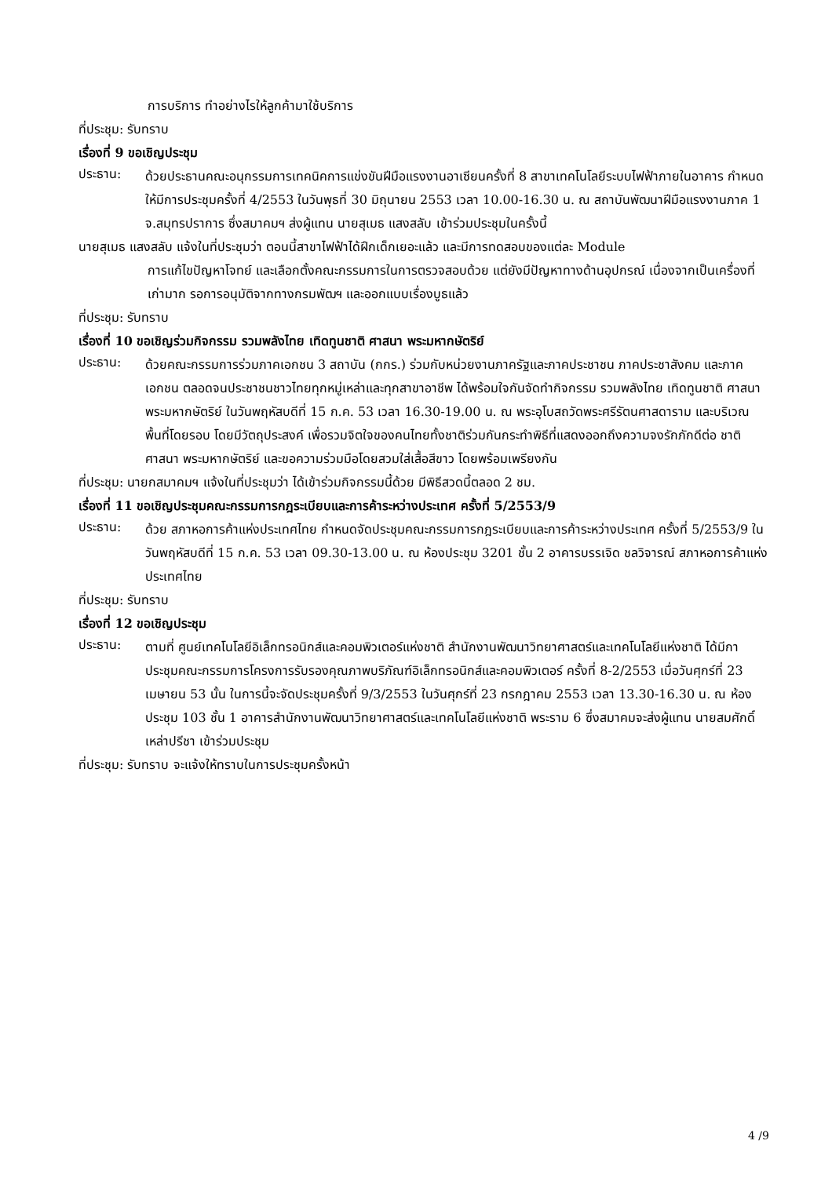การบริการ ทำอย่างไรให้ลูกค้ามาใช้บริการ
ที่ประชุม: รับทราบ
เรื่องที่ 9 ขอเชิญประชุม
ประธาน:
ด้วยประธานคณะอนุกรรมการเทคนิคการแข่งขันฝีมือแรงงานอาเซียนครั้งที่ 8 สาขาเทคโนโลยีระบบไฟฟ้าภายในอาคาร กำหนดให้มีการประชุมครั้งที่ 4/2553 ในวันพุธที่ 30 มิถุนายน 2553 เวลา 10.00-16.30 น. ณ สถาบันพัฒนาฝีมือแรงงานภาค 1 จ.สมุทรปราการ ซึ่งสมาคมฯ ส่งผู้แทน นายสุเมธ แสงสลับ เข้าร่วมประชุมในครั้งนี้
นายสุเมธ แสงสลับ แจ้งในที่ประชุมว่า ตอนนี้สาขาไฟฟ้าได้ฝึกเด็กเยอะแล้ว และมีการทดสอบของแต่ละ Module
การแก้ไขปัญหาโจทย์ และเลือกตั้งคณะกรรมการในการตรวจสอบด้วย แต่ยังมีปัญหาทางด้านอุปกรณ์ เนื่องจากเป็นเครื่องที่เก่ามาก รอการอนุมัติจากทางกรมพัฒฯ และออกแบบเรื่องบูธแล้ว
ที่ประชุม: รับทราบ
เรื่องที่ 10 ขอเชิญร่วมกิจกรรม รวมพลังไทย เทิดทูนชาติ ศาสนา พระมหากษัตริย์
ประธาน:
ด้วยคณะกรรมการร่วมภาคเอกชน 3 สถาบัน (กกร.) ร่วมกับหน่วยงานภาครัฐและภาคประชาชน ภาคประชาสังคม และภาคเอกชน ตลอดจนประชาชนชาวไทยทุกหมู่เหล่าและทุกสาขาอาชีพ ได้พร้อมใจกันจัดทำกิจกรรม รวมพลังไทย เทิดทูนชาติ ศาสนา พระมหากษัตริย์ ในวันพฤหัสบดีที่ 15 ก.ค. 53 เวลา 16.30-19.00 น. ณ พระอุโบสถวัดพระศรีรัตนศาสดาราม และบริเวณพื้นที่โดยรอบ โดยมีวัตถุประสงค์ เพื่อรวมจิตใจของคนไทยทั้งชาติร่วมกันกระทำพิธีที่แสดงออกถึงความจงรักภักดีต่อ ชาติ ศาสนา พระมหากษัตริย์ และขอความร่วมมือโดยสวมใส่เสื้อสีขาว โดยพร้อมเพรียงกัน
ที่ประชุม: นายกสมาคมฯ แจ้งในที่ประชุมว่า ได้เข้าร่วมกิจกรรมนี้ด้วย มีพิธีสวดนี้ตลอด 2 ชม.
เรื่องที่ 11 ขอเชิญประชุมคณะกรรมการกฎระเบียบและการค้าระหว่างประเทศ ครั้งที่ 5/2553/9
ประธาน:
ด้วย สภาหอการค้าแห่งประเทศไทย กำหนดจัดประชุมคณะกรรมการกฎระเบียบและการค้าระหว่างประเทศ ครั้งที่ 5/2553/9 ในวันพฤหัสบดีที่ 15 ก.ค. 53 เวลา 09.30-13.00 น. ณ ห้องประชุม 3201 ชั้น 2 อาคารบรรเจิด ชลวิจารณ์ สภาหอการค้าแห่งประเทศไทย
ที่ประชุม: รับทราบ
เรื่องที่ 12 ขอเชิญประชุม
ประธาน:
ตามที่ ศูนย์เทคโนโลยีอิเล็กทรอนิกส์และคอมพิวเตอร์แห่งชาติ สำนักงานพัฒนาวิทยาศาสตร์และเทคโนโลยีแห่งชาติ ได้มีกาประชุมคณะกรรมการโครงการรับรองคุณภาพบริภัณฑ์อิเล็กทรอนิกส์และคอมพิวเตอร์ ครั้งที่ 8-2/2553 เมื่อวันศุกร์ที่ 23 เมษายน 53 นั้น ในการนี้จะจัดประชุมครั้งที่ 9/3/2553 ในวันศุกร์ที่ 23 กรกฎาคม 2553 เวลา 13.30-16.30 น. ณ ห้องประชุม 103 ชั้น 1 อาคารสำนักงานพัฒนาวิทยาศาสตร์และเทคโนโลยีแห่งชาติ พระราม 6 ซึ่งสมาคมจะส่งผู้แทน นายสมศักดิ์ เหล่าปรีชา เข้าร่วมประชุม
ที่ประชุม: รับทราบ จะแจ้งให้ทราบในการประชุมครั้งหน้า
4 /9